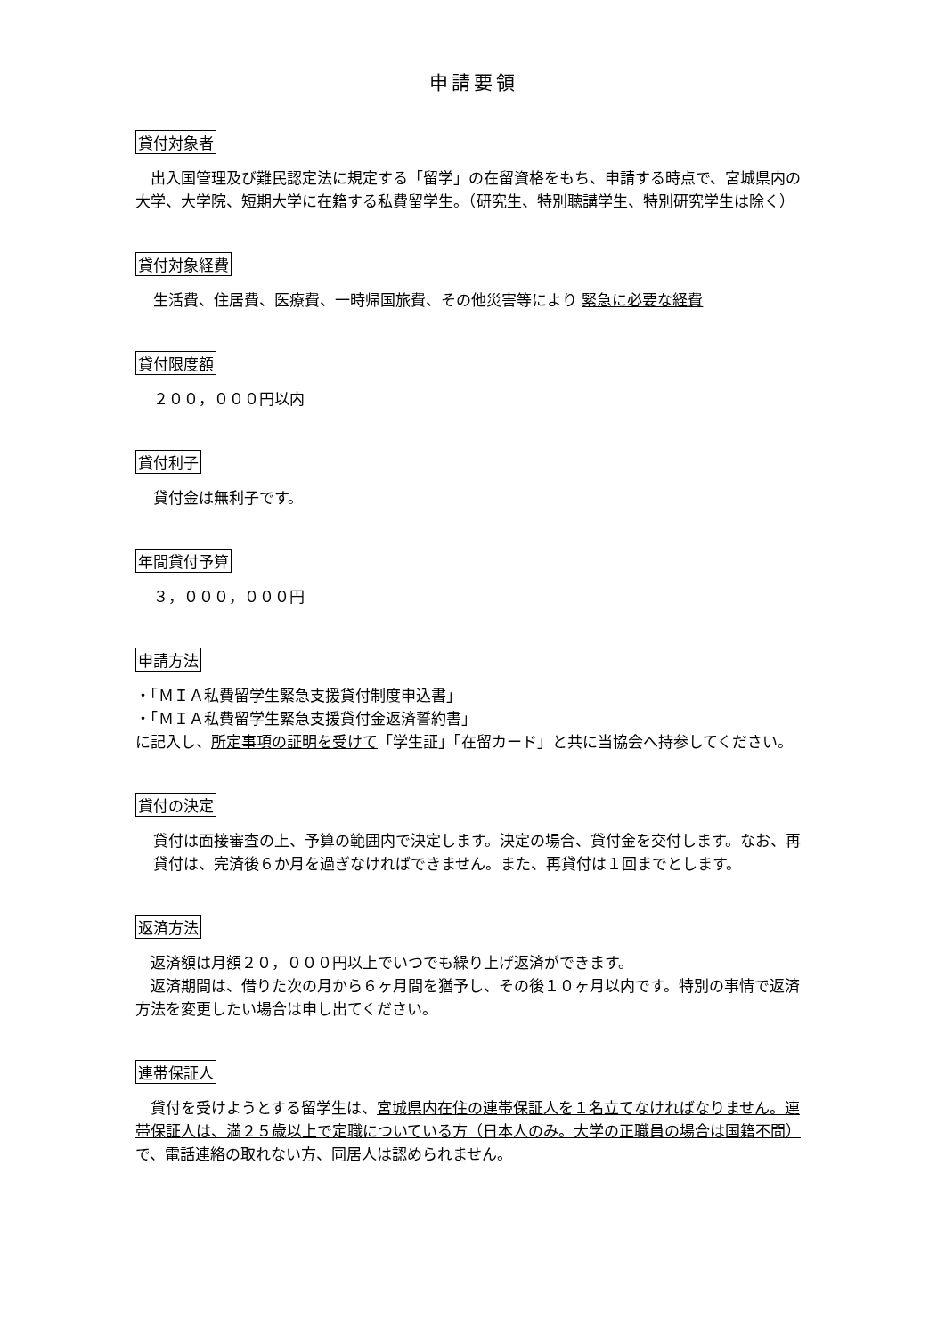申請要領
貸付対象者
　出入国管理及び難民認定法に規定する「留学」の在留資格をもち、申請する時点で、宮城県内の大学、大学院、短期大学に在籍する私費留学生。（研究生、特別聴講学生、特別研究学生は除く）
貸付対象経費
生活費、住居費、医療費、一時帰国旅費、その他災害等により 緊急に必要な経費
貸付限度額
２００，０００円以内
貸付利子
貸付金は無利子です。
年間貸付予算
３，０００，０００円
申請方法
・「ＭＩＡ私費留学生緊急支援貸付制度申込書」
・「ＭＩＡ私費留学生緊急支援貸付金返済誓約書」
に記入し、所定事項の証明を受けて「学生証」「在留カード」と共に当協会へ持参してください。
貸付の決定
貸付は面接審査の上、予算の範囲内で決定します。決定の場合、貸付金を交付します。なお、再貸付は、完済後６か月を過ぎなければできません。また、再貸付は１回までとします。
返済方法
　返済額は月額２０，０００円以上でいつでも繰り上げ返済ができます。
　返済期間は、借りた次の月から６ヶ月間を猶予し、その後１０ヶ月以内です。特別の事情で返済方法を変更したい場合は申し出てください。
連帯保証人
　貸付を受けようとする留学生は、宮城県内在住の連帯保証人を１名立てなければなりません。連帯保証人は、満２５歳以上で定職についている方（日本人のみ。大学の正職員の場合は国籍不問）で、電話連絡の取れない方、同居人は認められません。